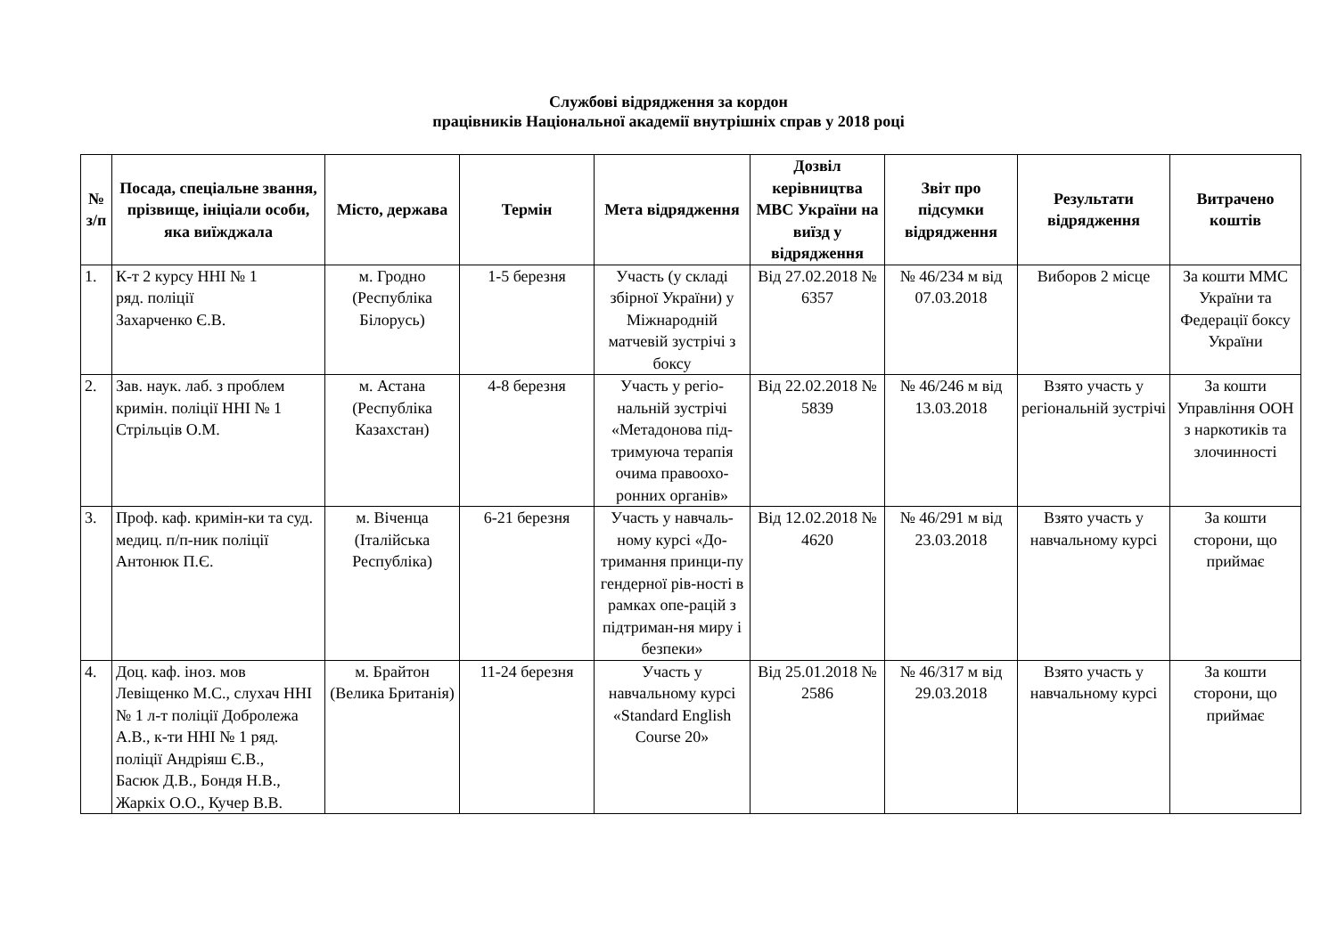Службові відрядження за кордон
працівників Національної академії внутрішніх справ у 2018 році
| № з/п | Посада, спеціальне звання, прізвище, ініціали особи, яка виїжджала | Місто, держава | Термін | Мета відрядження | Дозвіл керівництва МВС України на виїзд у відрядження | Звіт про підсумки відрядження | Результати відрядження | Витрачено коштів |
| --- | --- | --- | --- | --- | --- | --- | --- | --- |
| 1. | К-т 2 курсу ННІ № 1 ряд. поліції Захарченко Є.В. | м. Гродно (Республіка Білорусь) | 1-5 березня | Участь (у складі збірної України) у Міжнародній матчевій зустрічі з боксу | Від 27.02.2018 № 6357 | № 46/234 м від 07.03.2018 | Виборов 2 місце | За кошти ММС України та Федерації боксу України |
| 2. | Зав. наук. лаб. з проблем кримін. поліції ННІ № 1 Стрільців О.М. | м. Астана (Республіка Казахстан) | 4-8 березня | Участь у регіо-нальній зустрічі «Метадонова під-тримуюча терапія очима правоохо-ронних органів» | Від 22.02.2018 № 5839 | № 46/246 м від 13.03.2018 | Взято участь у регіональній зустрічі | За кошти Управління ООН з наркотиків та злочинності |
| 3. | Проф. каф. кримін-ки та суд. медиц. п/п-ник поліції Антонюк П.Є. | м. Віченца (Італійська Республіка) | 6-21 березня | Участь у навчаль-ному курсі «До-тримання принци-пу гендерної рів-ності в рамках опе-рацій з підтриман-ня миру і безпеки» | Від 12.02.2018 № 4620 | № 46/291 м від 23.03.2018 | Взято участь у навчальному курсі | За кошти сторони, що приймає |
| 4. | Доц. каф. іноз. мов Левіщенко М.С., слухач ННІ № 1 л-т поліції Добролежа А.В., к-ти ННІ № 1 ряд. поліції Андріяш Є.В., Басюк Д.В., Бондя Н.В., Жаркіх О.О., Кучер В.В. | м. Брайтон (Велика Британія) | 11-24 березня | Участь у навчальному курсі «Standard English Course 20» | Від 25.01.2018 № 2586 | № 46/317 м від 29.03.2018 | Взято участь у навчальному курсі | За кошти сторони, що приймає |